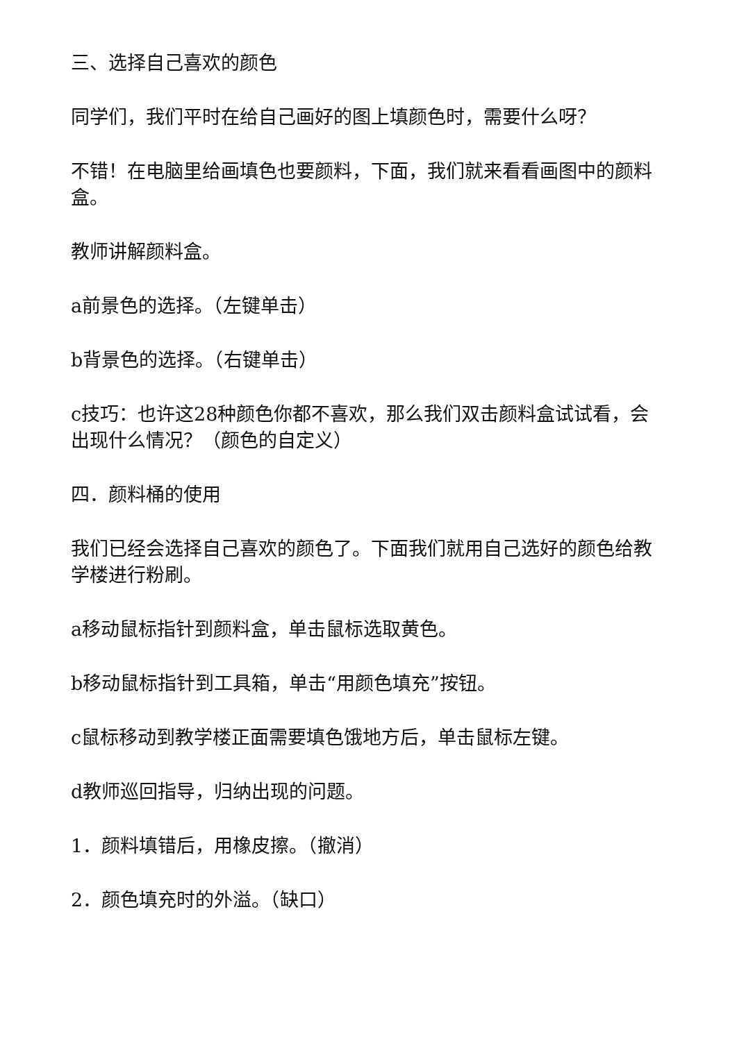三、选择自己喜欢的颜色
同学们，我们平时在给自己画好的图上填颜色时，需要什么呀？
不错！在电脑里给画填色也要颜料，下面，我们就来看看画图中的颜料盒。
教师讲解颜料盒。
a前景色的选择。（左键单击）
b背景色的选择。（右键单击）
c技巧：也许这28种颜色你都不喜欢，那么我们双击颜料盒试试看，会出现什么情况？（颜色的自定义）
四．颜料桶的使用
我们已经会选择自己喜欢的颜色了。下面我们就用自己选好的颜色给教学楼进行粉刷。
a移动鼠标指针到颜料盒，单击鼠标选取黄色。
b移动鼠标指针到工具箱，单击“用颜色填充”按钮。
c鼠标移动到教学楼正面需要填色饿地方后，单击鼠标左键。
d教师巡回指导，归纳出现的问题。
1．颜料填错后，用橡皮擦。（撤消）
2．颜色填充时的外溢。（缺口）